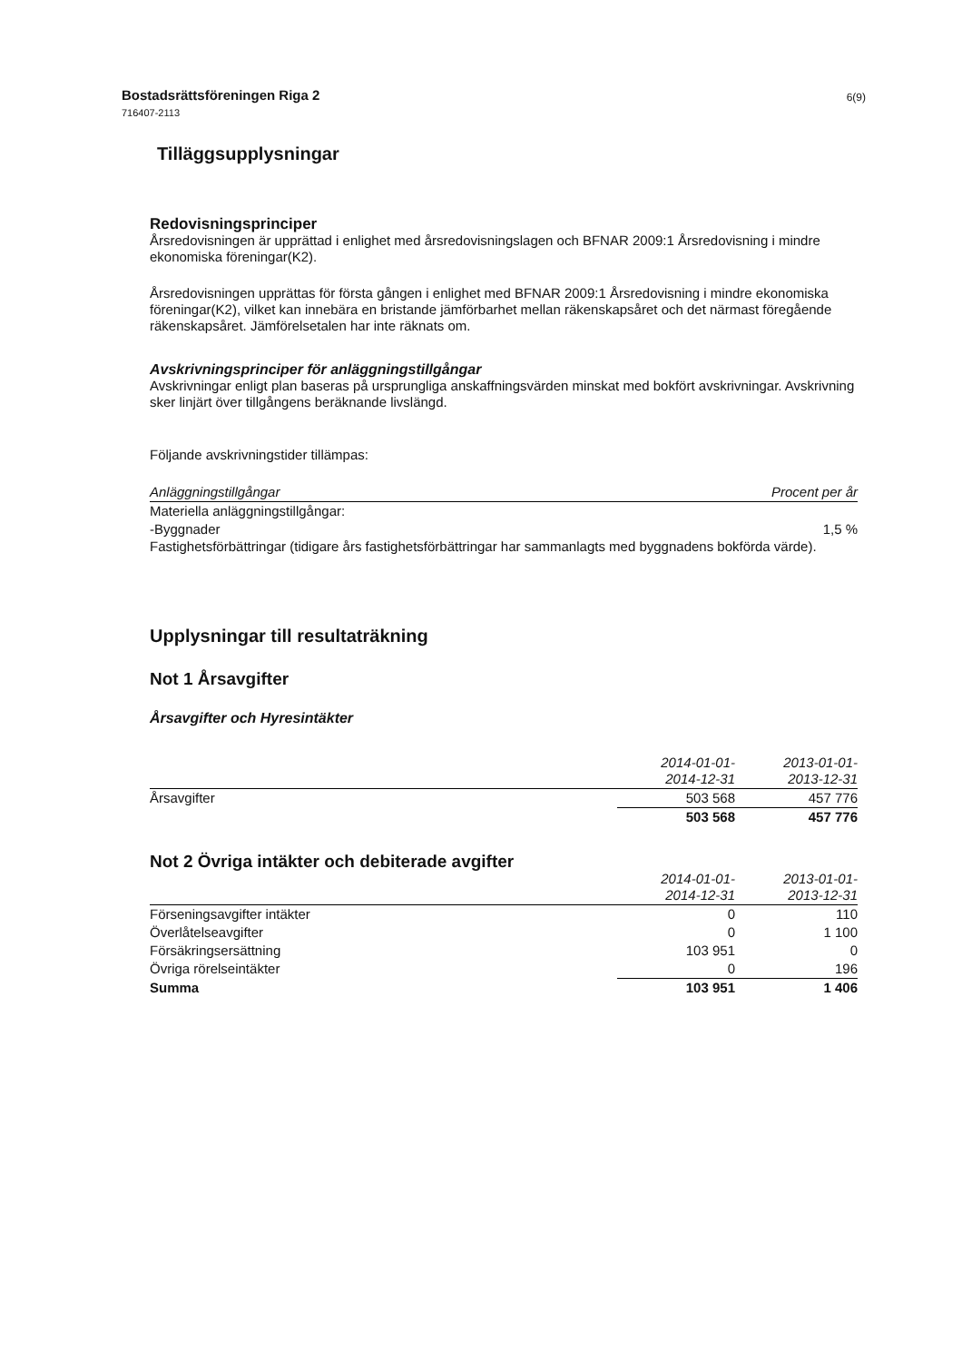6(9) Bostadsrättsföreningen Riga 2
716407-2113
Tilläggsupplysningar
Redovisningsprinciper
Årsredovisningen är upprättad i enlighet med årsredovisningslagen och BFNAR 2009:1 Årsredovisning i mindre ekonomiska föreningar(K2).
Årsredovisningen upprättas för första gången i enlighet med BFNAR 2009:1 Årsredovisning i mindre ekonomiska föreningar(K2), vilket kan innebära en bristande jämförbarhet mellan räkenskapsåret och det närmast föregående räkenskapsåret. Jämförelsetalen har inte räknats om.
Avskrivningsprinciper för anläggningstillgångar
Avskrivningar enligt plan baseras på ursprungliga anskaffningsvärden minskat med bokfört avskrivningar. Avskrivning sker linjärt över tillgångens beräknande livslängd.
Följande avskrivningstider tillämpas:
| Anläggningstillgångar | Procent per år |
| --- | --- |
| Materiella anläggningstillgångar: | |
| -Byggnader | 1,5 % |
Fastighetsförbättringar (tidigare års fastighetsförbättringar har sammanlagts med byggnadens bokförda värde).
Upplysningar till resultaträkning
Not 1 Årsavgifter
Årsavgifter och Hyresintäkter
| | 2014-01-01- 2014-12-31 | 2013-01-01- 2013-12-31 |
| --- | --- | --- |
| Årsavgifter | 503 568 | 457 776 |
| | 503 568 | 457 776 |
Not 2 Övriga intäkter och debiterade avgifter
| | 2014-01-01- 2014-12-31 | 2013-01-01- 2013-12-31 |
| --- | --- | --- |
| Förseningsavgifter intäkter | 0 | 110 |
| Överlåtelseavgifter | 0 | 1 100 |
| Försäkringsersättning | 103 951 | 0 |
| Övriga rörelseintäkter | 0 | 196 |
| Summa | 103 951 | 1 406 |